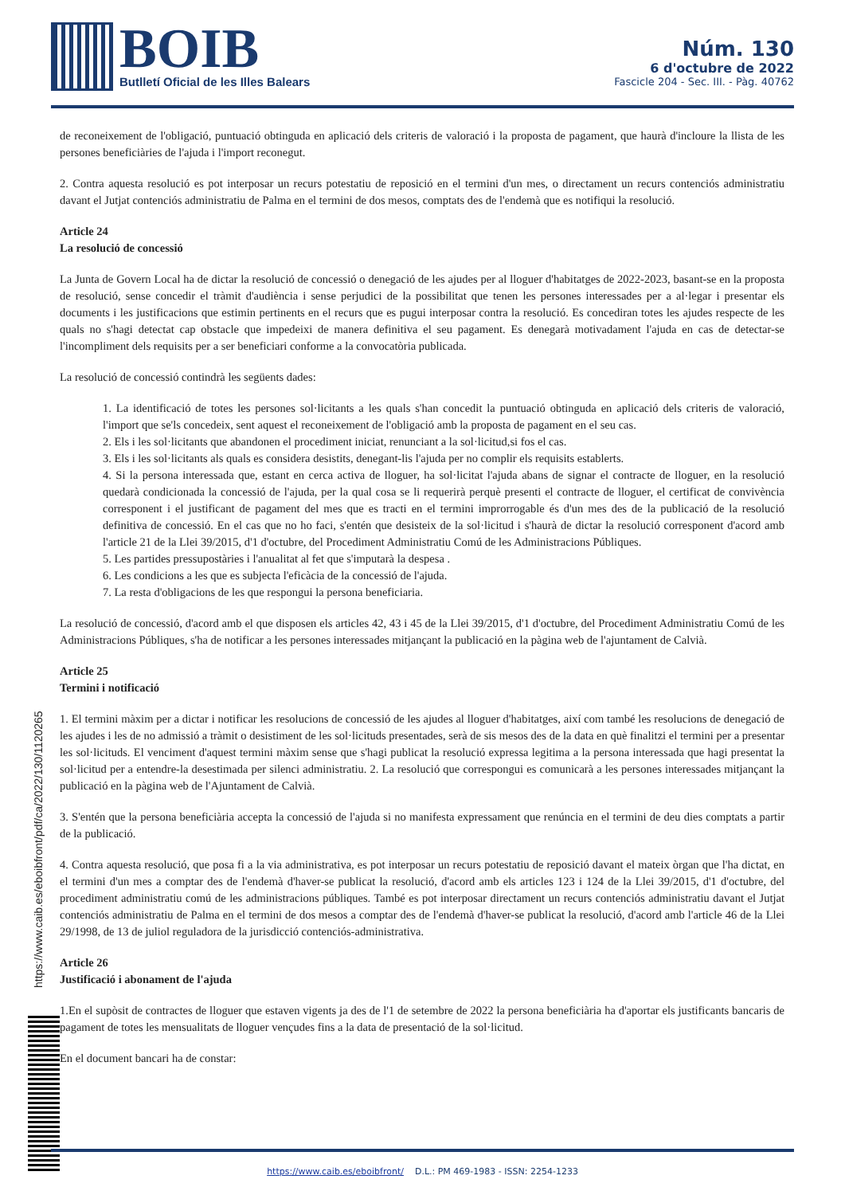BOIB
Butlletí Oficial de les Illes Balears
Núm. 130
6 d'octubre de 2022
Fascicle 204 - Sec. III. - Pàg. 40762
de reconeixement de l'obligació, puntuació obtinguda en aplicació dels criteris de valoració i la proposta de pagament, que haurà d'incloure la llista de les persones beneficiàries de l'ajuda i l'import reconegut.
2. Contra aquesta resolució es pot interposar un recurs potestatiu de reposició en el termini d'un mes, o directament un recurs contenciós administratiu davant el Jutjat contenciós administratiu de Palma en el termini de dos mesos, comptats des de l'endemà que es notifiqui la resolució.
Article 24
La resolució de concessió
La Junta de Govern Local ha de dictar la resolució de concessió o denegació de les ajudes per al lloguer d'habitatges de 2022-2023, basant-se en la proposta de resolució, sense concedir el tràmit d'audiència i sense perjudici de la possibilitat que tenen les persones interessades per a al·legar i presentar els documents i les justificacions que estimin pertinents en el recurs que es pugui interposar contra la resolució. Es concediran totes les ajudes respecte de les quals no s'hagi detectat cap obstacle que impedeixi de manera definitiva el seu pagament. Es denegarà motivadament l'ajuda en cas de detectar-se l'incompliment dels requisits per a ser beneficiari conforme a la convocatòria publicada.
La resolució de concessió contindrà les següents dades:
1. La identificació de totes les persones sol·licitants a les quals s'han concedit la puntuació obtinguda en aplicació dels criteris de valoració, l'import que se'ls concedeix, sent aquest el reconeixement de l'obligació amb la proposta de pagament en el seu cas.
2. Els i les sol·licitants que abandonen el procediment iniciat, renunciant a la sol·licitud,si fos el cas.
3. Els i les sol·licitants als quals es considera desistits, denegant-lis l'ajuda per no complir els requisits establerts.
4. Si la persona interessada que, estant en cerca activa de lloguer, ha sol·licitat l'ajuda abans de signar el contracte de lloguer, en la resolució quedarà condicionada la concessió de l'ajuda, per la qual cosa se li requerirà perquè presenti el contracte de lloguer, el certificat de convivència corresponent i el justificant de pagament del mes que es tracti en el termini improrrogable és d'un mes des de la publicació de la resolució definitiva de concessió. En el cas que no ho faci, s'entén que desisteix de la sol·licitud i s'haurà de dictar la resolució corresponent d'acord amb l'article 21 de la Llei 39/2015, d'1 d'octubre, del Procediment Administratiu Comú de les Administracions Públiques.
5. Les partides pressupostàries i l'anualitat al fet que s'imputarà la despesa .
6. Les condicions a les que es subjecta l'eficàcia de la concessió de l'ajuda.
7. La resta d'obligacions de les que respongui la persona beneficiaria.
La resolució de concessió, d'acord amb el que disposen els articles 42, 43 i 45 de la Llei 39/2015, d'1 d'octubre, del Procediment Administratiu Comú de les Administracions Públiques, s'ha de notificar a les persones interessades mitjançant la publicació en la pàgina web de l'ajuntament de Calvià.
Article 25
Termini i notificació
1. El termini màxim per a dictar i notificar les resolucions de concessió de les ajudes al lloguer d'habitatges, així com també les resolucions de denegació de les ajudes i les de no admissió a tràmit o desistiment de les sol·licituds presentades, serà de sis mesos des de la data en què finalitzi el termini per a presentar les sol·licituds. El venciment d'aquest termini màxim sense que s'hagi publicat la resolució expressa legitima a la persona interessada que hagi presentat la sol·licitud per a entendre-la desestimada per silenci administratiu. 2. La resolució que correspongui es comunicarà a les persones interessades mitjançant la publicació en la pàgina web de l'Ajuntament de Calvià.
3. S'entén que la persona beneficiària accepta la concessió de l'ajuda si no manifesta expressament que renúncia en el termini de deu dies comptats a partir de la publicació.
4. Contra aquesta resolució, que posa fi a la via administrativa, es pot interposar un recurs potestatiu de reposició davant el mateix òrgan que l'ha dictat, en el termini d'un mes a comptar des de l'endemà d'haver-se publicat la resolució, d'acord amb els articles 123 i 124 de la Llei 39/2015, d'1 d'octubre, del procediment administratiu comú de les administracions públiques. També es pot interposar directament un recurs contenciós administratiu davant el Jutjat contenciós administratiu de Palma en el termini de dos mesos a comptar des de l'endemà d'haver-se publicat la resolució, d'acord amb l'article 46 de la Llei 29/1998, de 13 de juliol reguladora de la jurisdicció contenciós-administrativa.
Article 26
Justificació i abonament de l'ajuda
1.En el supòsit de contractes de lloguer que estaven vigents ja des de l'1 de setembre de 2022 la persona beneficiària ha d'aportar els justificants bancaris de pagament de totes les mensualitats de lloguer vençudes fins a la data de presentació de la sol·licitud.
En el document bancari ha de constar:
https://www.caib.es/eboibfront/pdf/ca/2022/130/1120265
https://www.caib.es/eboibfront/ D.L.: PM 469-1983 - ISSN: 2254-1233